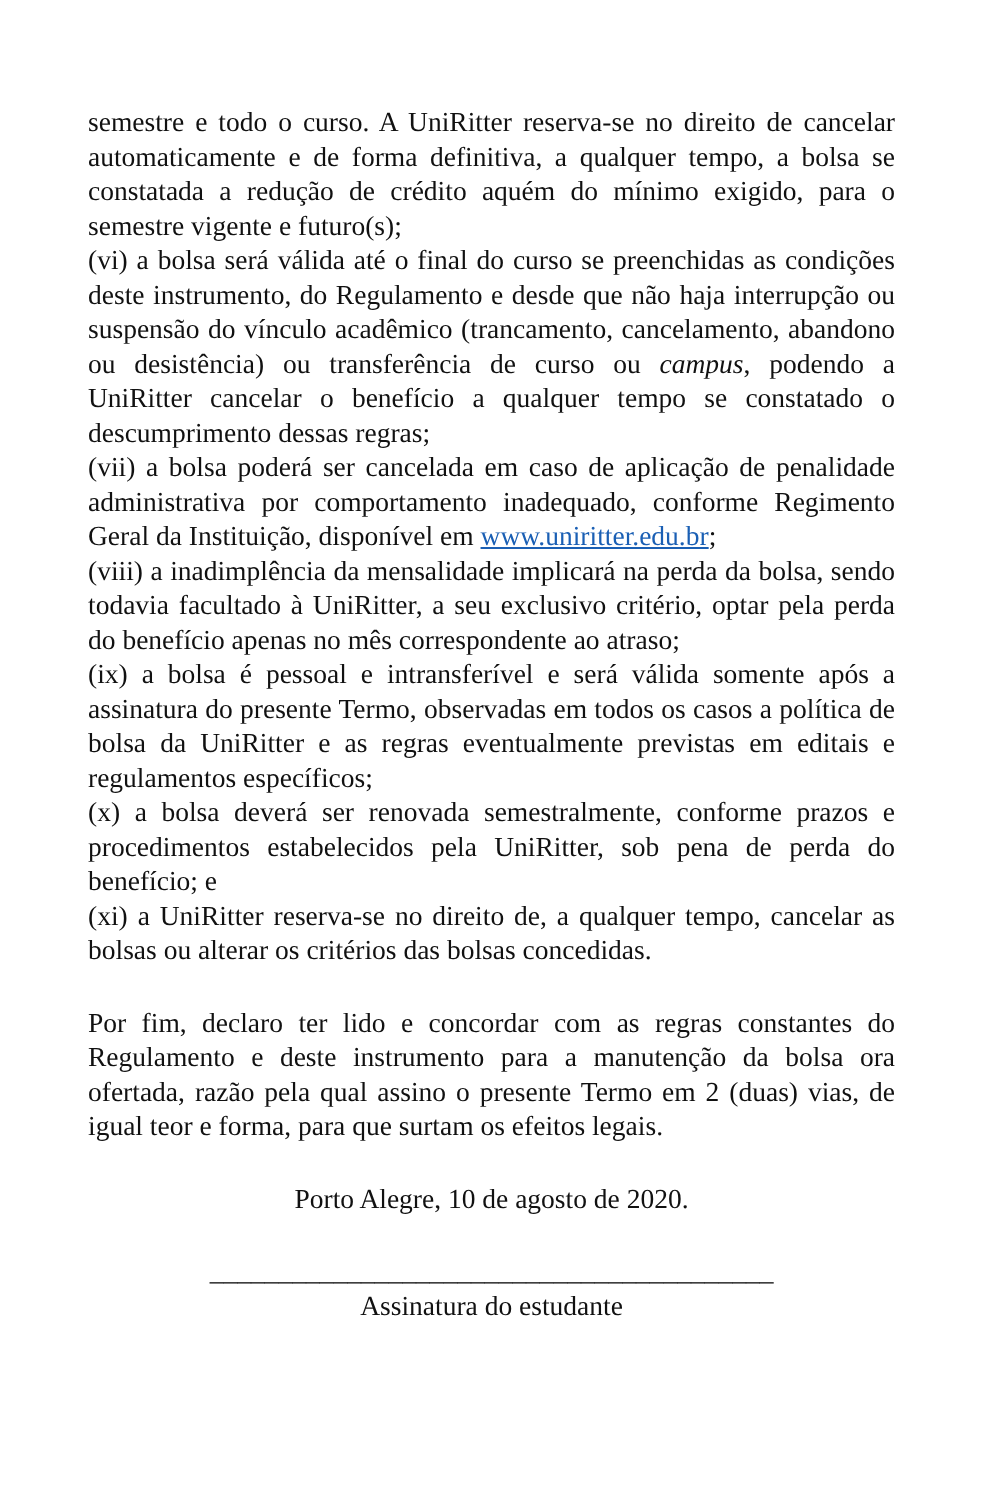semestre e todo o curso. A UniRitter reserva-se no direito de cancelar automaticamente e de forma definitiva, a qualquer tempo, a bolsa se constatada a redução de crédito aquém do mínimo exigido, para o semestre vigente e futuro(s);
(vi) a bolsa será válida até o final do curso se preenchidas as condições deste instrumento, do Regulamento e desde que não haja interrupção ou suspensão do vínculo acadêmico (trancamento, cancelamento, abandono ou desistência) ou transferência de curso ou campus, podendo a UniRitter cancelar o benefício a qualquer tempo se constatado o descumprimento dessas regras;
(vii) a bolsa poderá ser cancelada em caso de aplicação de penalidade administrativa por comportamento inadequado, conforme Regimento Geral da Instituição, disponível em www.uniritter.edu.br;
(viii) a inadimplência da mensalidade implicará na perda da bolsa, sendo todavia facultado à UniRitter, a seu exclusivo critério, optar pela perda do benefício apenas no mês correspondente ao atraso;
(ix) a bolsa é pessoal e intransferível e será válida somente após a assinatura do presente Termo, observadas em todos os casos a política de bolsa da UniRitter e as regras eventualmente previstas em editais e regulamentos específicos;
(x) a bolsa deverá ser renovada semestralmente, conforme prazos e procedimentos estabelecidos pela UniRitter, sob pena de perda do benefício; e
(xi) a UniRitter reserva-se no direito de, a qualquer tempo, cancelar as bolsas ou alterar os critérios das bolsas concedidas.
Por fim, declaro ter lido e concordar com as regras constantes do Regulamento e deste instrumento para a manutenção da bolsa ora ofertada, razão pela qual assino o presente Termo em 2 (duas) vias, de igual teor e forma, para que surtam os efeitos legais.
Porto Alegre, 10 de agosto de 2020.
_________________________________________
Assinatura do estudante